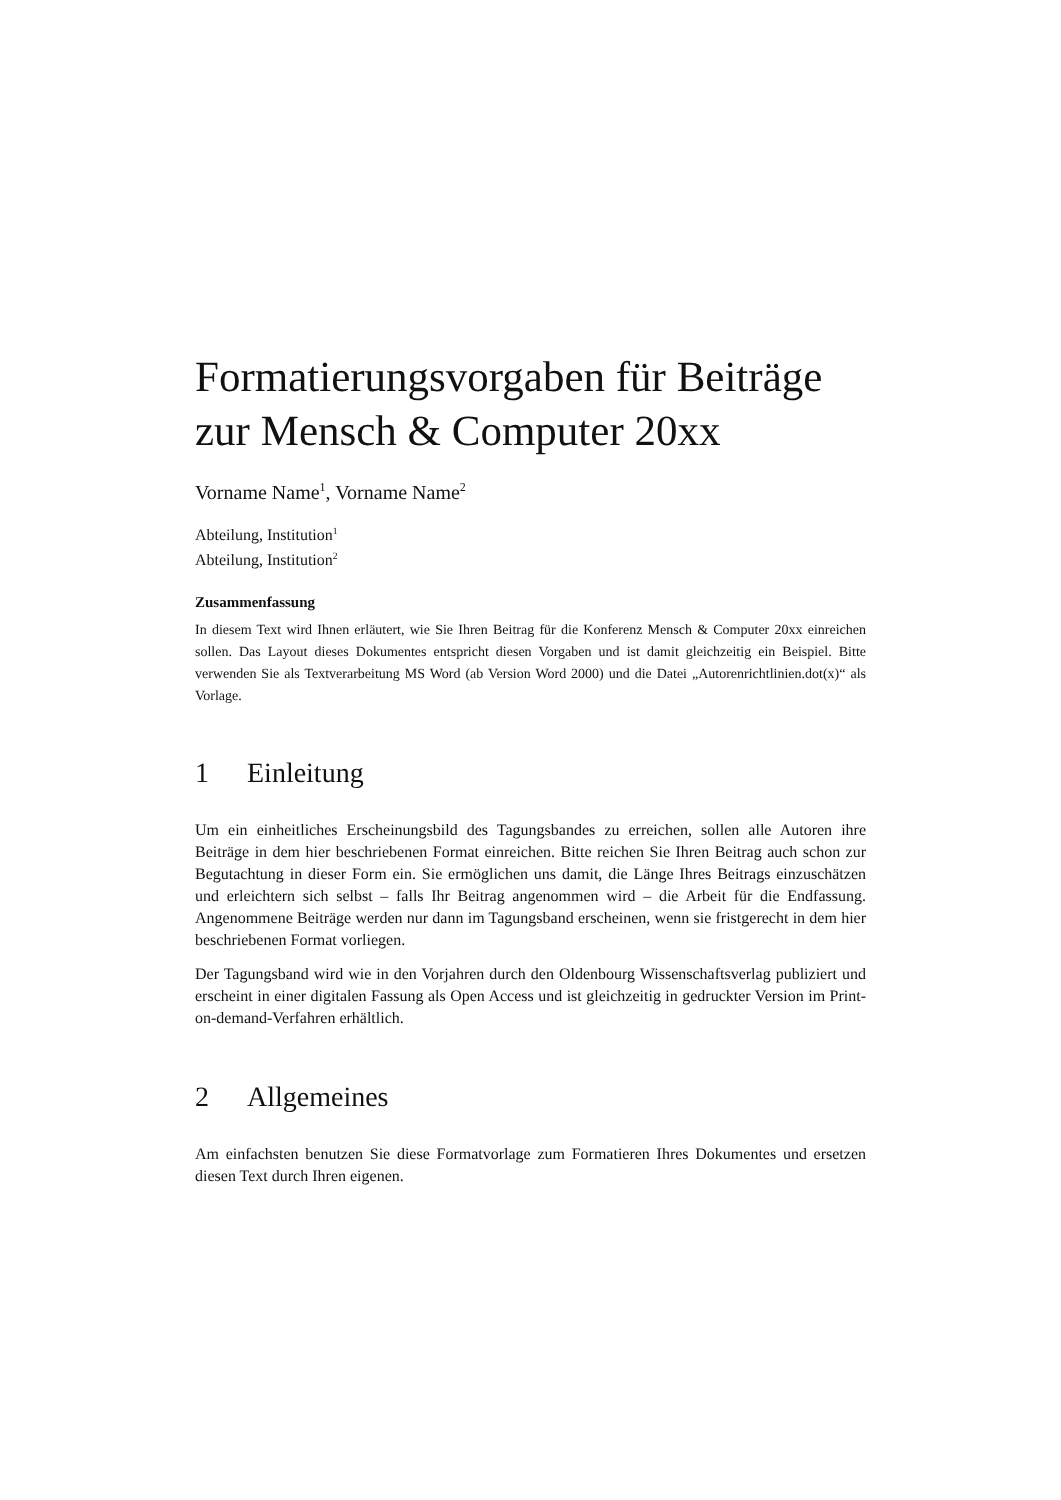Formatierungsvorgaben für Beiträge
zur Mensch & Computer 20xx
Vorname Name<sup>1</sup>, Vorname Name<sup>2</sup>
Abteilung, Institution<sup>1</sup>
Abteilung, Institution<sup>2</sup>
Zusammenfassung
In diesem Text wird Ihnen erläutert, wie Sie Ihren Beitrag für die Konferenz Mensch & Computer 20xx einreichen sollen. Das Layout dieses Dokumentes entspricht diesen Vorgaben und ist damit gleichzeitig ein Beispiel. Bitte verwenden Sie als Textverarbeitung MS Word (ab Version Word 2000) und die Datei „Autorenrichtlinien.dot(x)“ als Vorlage.
1 Einleitung
Um ein einheitliches Erscheinungsbild des Tagungsbandes zu erreichen, sollen alle Autoren ihre Beiträge in dem hier beschriebenen Format einreichen. Bitte reichen Sie Ihren Beitrag auch schon zur Begutachtung in dieser Form ein. Sie ermöglichen uns damit, die Länge Ihres Beitrags einzuschätzen und erleichtern sich selbst – falls Ihr Beitrag angenommen wird – die Arbeit für die Endfassung. Angenommene Beiträge werden nur dann im Tagungsband erscheinen, wenn sie fristgerecht in dem hier beschriebenen Format vorliegen.
Der Tagungsband wird wie in den Vorjahren durch den Oldenbourg Wissenschaftsverlag publiziert und erscheint in einer digitalen Fassung als Open Access und ist gleichzeitig in gedruckter Version im Print-on-demand-Verfahren erhältlich.
2 Allgemeines
Am einfachsten benutzen Sie diese Formatvorlage zum Formatieren Ihres Dokumentes und ersetzen diesen Text durch Ihren eigenen.